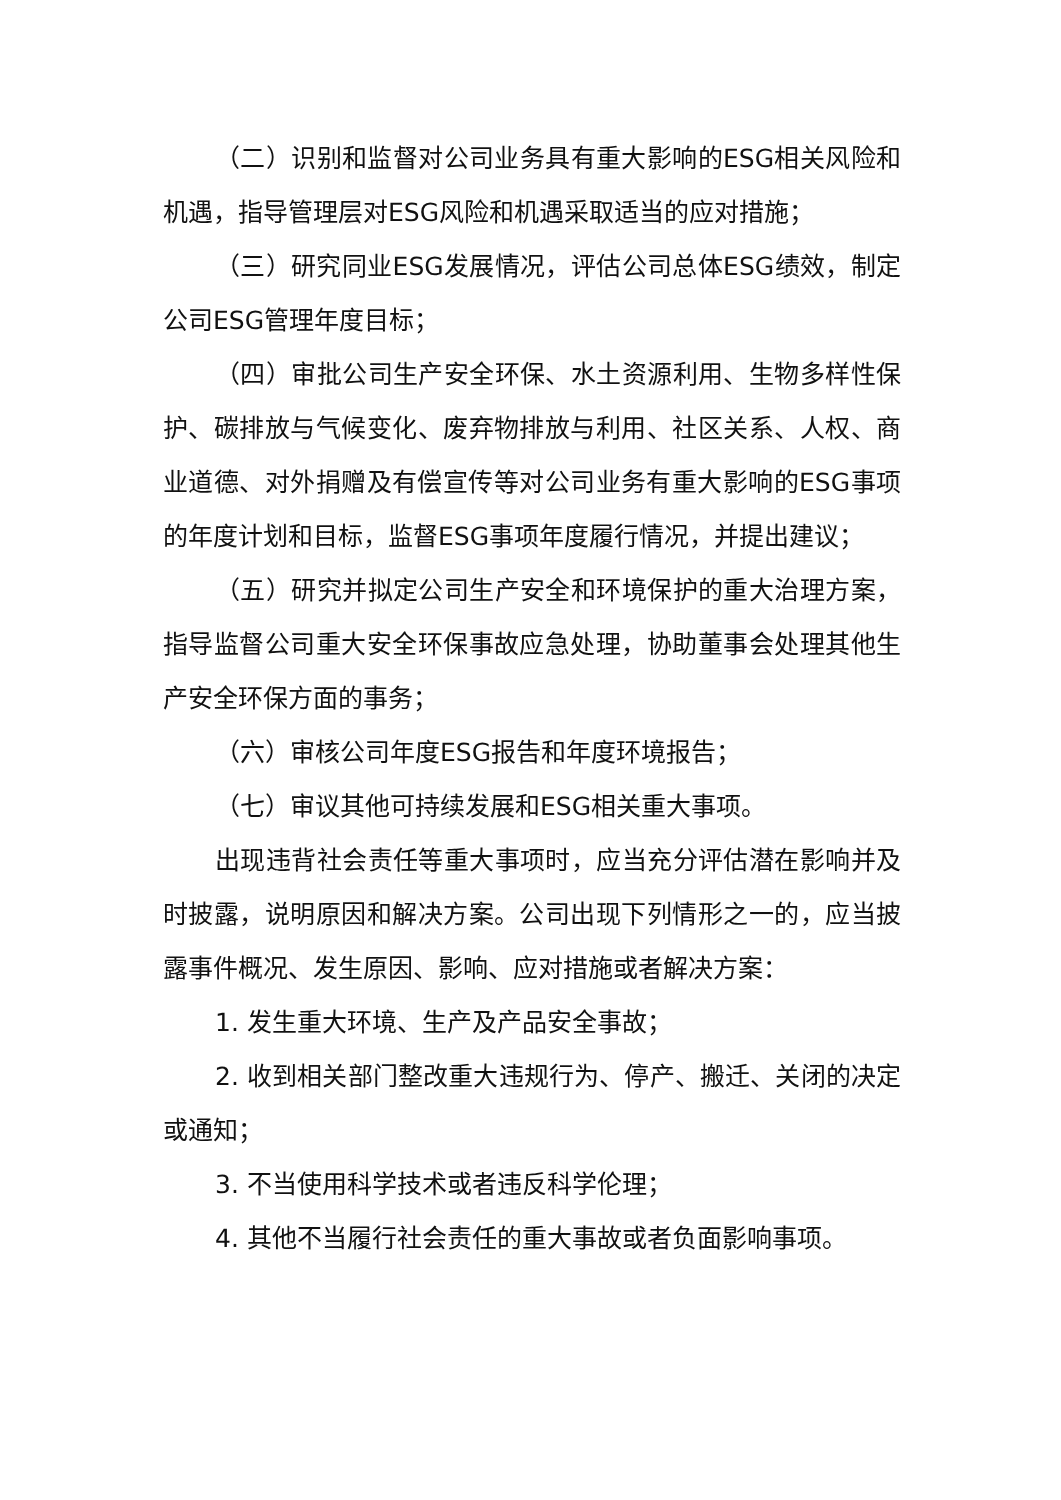（二）识别和监督对公司业务具有重大影响的ESG相关风险和机遇，指导管理层对ESG风险和机遇采取适当的应对措施；
（三）研究同业ESG发展情况，评估公司总体ESG绩效，制定公司ESG管理年度目标；
（四）审批公司生产安全环保、水土资源利用、生物多样性保护、碳排放与气候变化、废弃物排放与利用、社区关系、人权、商业道德、对外捐赠及有偿宣传等对公司业务有重大影响的ESG事项的年度计划和目标，监督ESG事项年度履行情况，并提出建议；
（五）研究并拟定公司生产安全和环境保护的重大治理方案，指导监督公司重大安全环保事故应急处理，协助董事会处理其他生产安全环保方面的事务；
（六）审核公司年度ESG报告和年度环境报告；
（七）审议其他可持续发展和ESG相关重大事项。
出现违背社会责任等重大事项时，应当充分评估潜在影响并及时披露，说明原因和解决方案。公司出现下列情形之一的，应当披露事件概况、发生原因、影响、应对措施或者解决方案：
1. 发生重大环境、生产及产品安全事故；
2. 收到相关部门整改重大违规行为、停产、搬迁、关闭的决定或通知；
3. 不当使用科学技术或者违反科学伦理；
4. 其他不当履行社会责任的重大事故或者负面影响事项。